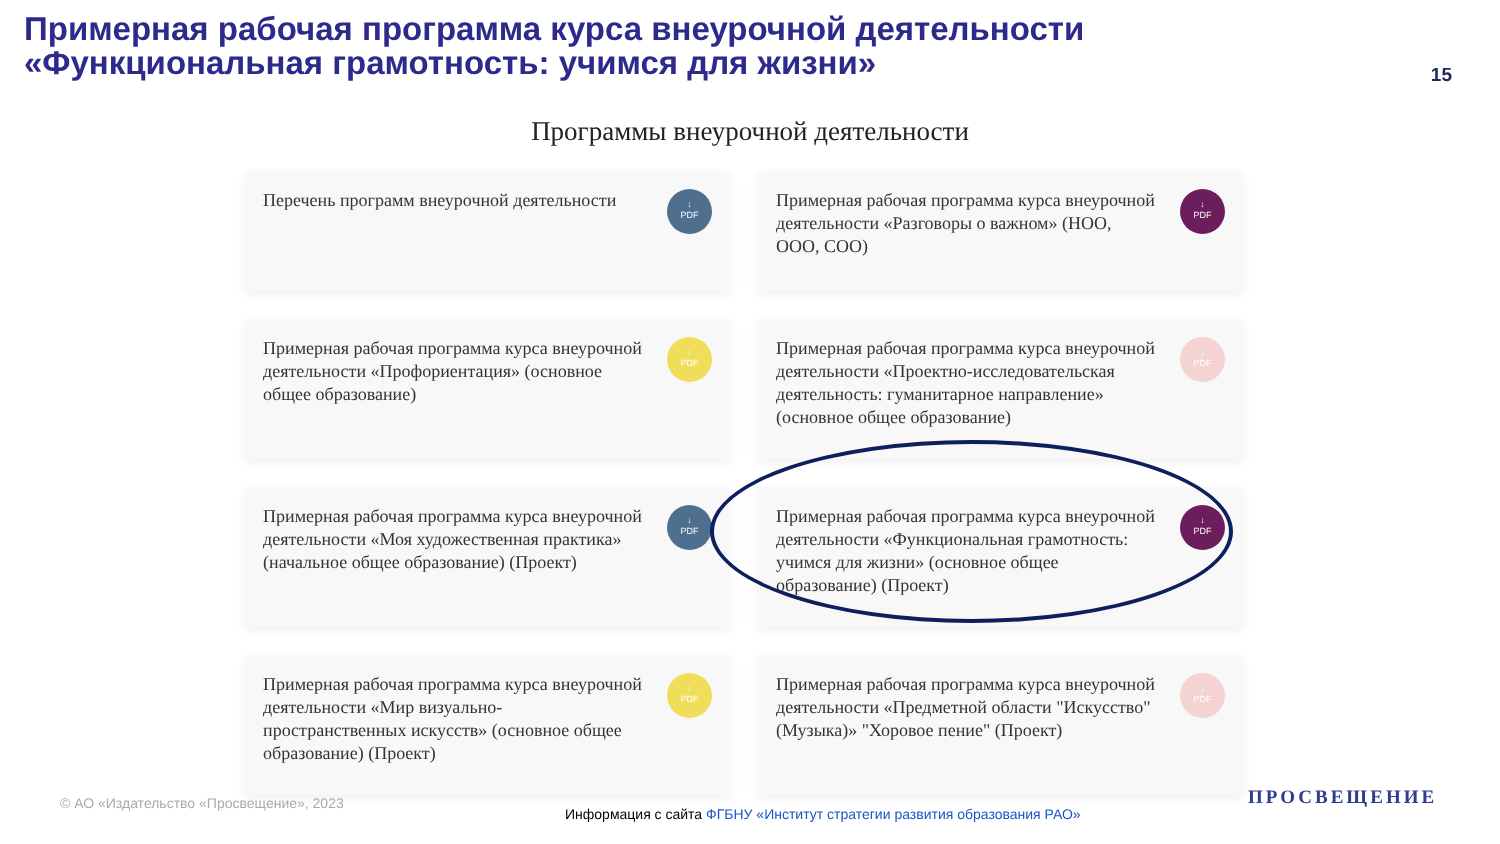Примерная рабочая программа курса внеурочной деятельности
«Функциональная грамотность: учимся для жизни»
15
Программы внеурочной деятельности
Перечень программ внеурочной деятельности
↓
PDF
Примерная рабочая программа курса внеурочной деятельности «Разговоры о важном» (НОО, ООО, СОО)
↓
PDF
Примерная рабочая программа курса внеурочной деятельности «Профориентация» (основное общее образование)
↓
PDF
Примерная рабочая программа курса внеурочной деятельности «Проектно-исследовательская деятельность: гуманитарное направление» (основное общее образование)
↓
PDF
Примерная рабочая программа курса внеурочной деятельности «Моя художественная практика» (начальное общее образование) (Проект)
↓
PDF
Примерная рабочая программа курса внеурочной деятельности «Функциональная грамотность: учимся для жизни» (основное общее образование) (Проект)
↓
PDF
Примерная рабочая программа курса внеурочной деятельности «Мир визуально-пространственных искусств» (основное общее образование) (Проект)
↓
PDF
Примерная рабочая программа курса внеурочной деятельности «Предметной области "Искусство" (Музыка)» "Хоровое пение" (Проект)
↓
PDF
© АО «Издательство «Просвещение», 2023
Информация с сайта ФГБНУ «Институт стратегии развития образования РАО»
ПРОСВЕЩЕНИЕ